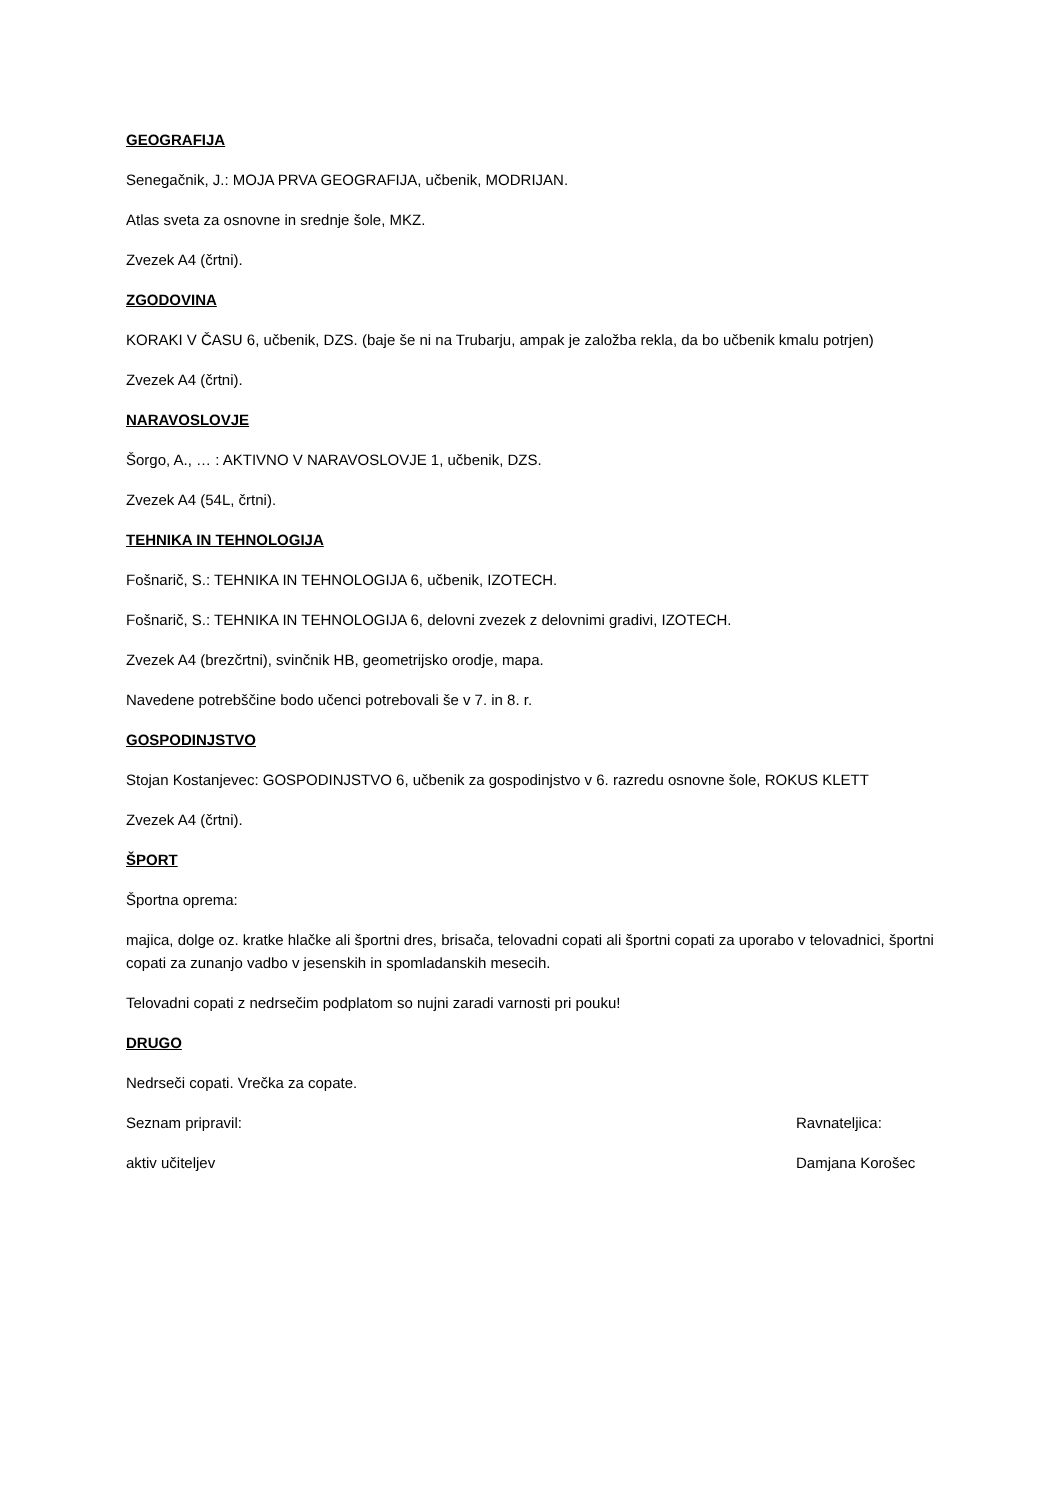GEOGRAFIJA
Senegačnik, J.: MOJA PRVA GEOGRAFIJA, učbenik, MODRIJAN.
Atlas sveta za osnovne in srednje šole, MKZ.
Zvezek A4 (črtni).
ZGODOVINA
KORAKI V ČASU 6, učbenik, DZS. (baje še ni na Trubarju, ampak je založba rekla, da bo učbenik kmalu potrjen)
Zvezek A4 (črtni).
NARAVOSLOVJE
Šorgo, A., … : AKTIVNO V NARAVOSLOVJE 1, učbenik, DZS.
Zvezek A4 (54L, črtni).
TEHNIKA IN TEHNOLOGIJA
Fošnarič, S.: TEHNIKA IN TEHNOLOGIJA 6, učbenik, IZOTECH.
Fošnarič, S.: TEHNIKA IN TEHNOLOGIJA 6, delovni zvezek z delovnimi gradivi, IZOTECH.
Zvezek A4 (brezčrtni), svinčnik HB, geometrijsko orodje, mapa.
Navedene potrebščine bodo učenci potrebovali še v 7. in 8. r.
GOSPODINJSTVO
Stojan Kostanjevec: GOSPODINJSTVO 6, učbenik za gospodinjstvo v 6. razredu osnovne šole, ROKUS KLETT
Zvezek A4 (črtni).
ŠPORT
Športna oprema:
majica, dolge oz. kratke hlačke ali športni dres, brisača, telovadni copati ali športni copati za uporabo v telovadnici, športni copati za zunanjo vadbo v jesenskih in spomladanskih mesecih.
Telovadni copati z nedrsečim podplatom so nujni zaradi varnosti pri pouku!
DRUGO
Nedrseči copati. Vrečka za copate.
Seznam pripravil: Ravnateljica:
aktiv učiteljev Damjana Korošec